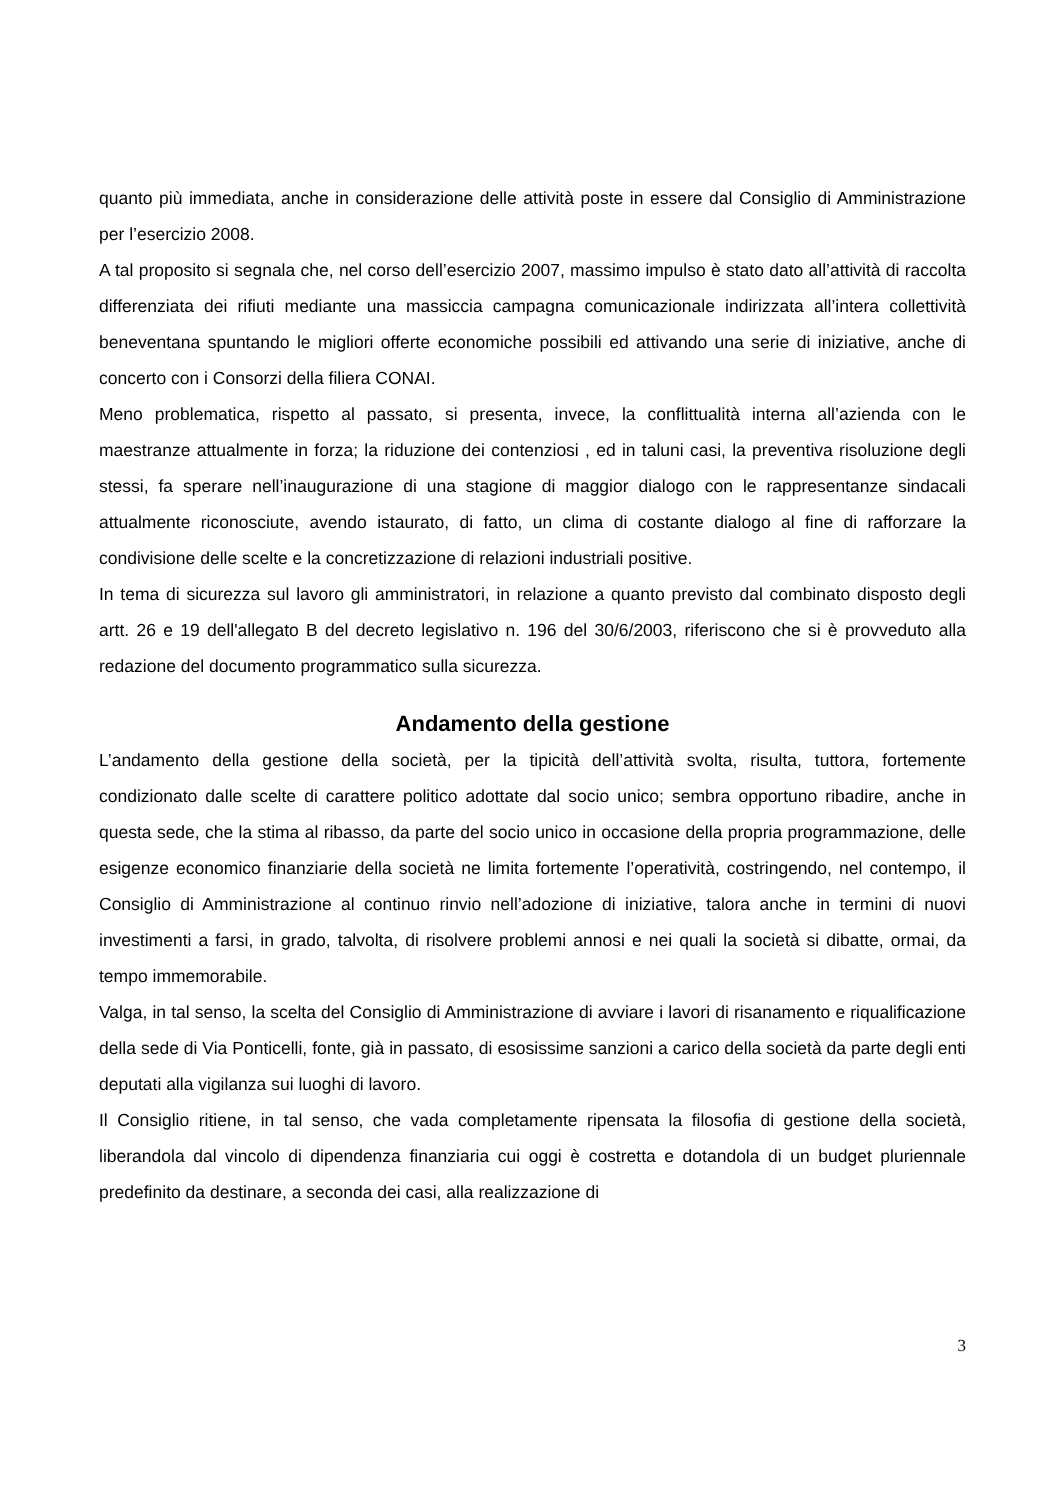quanto più immediata, anche in considerazione delle attività poste in essere dal Consiglio di Amministrazione per l’esercizio 2008.
A tal proposito si segnala che, nel corso dell’esercizio 2007, massimo impulso è stato dato all’attività di raccolta differenziata dei rifiuti mediante una massiccia campagna comunicazionale indirizzata all’intera collettività beneventana spuntando le migliori offerte economiche possibili ed attivando una serie di iniziative, anche di concerto con i Consorzi della filiera CONAI.
Meno problematica, rispetto al passato, si presenta, invece, la conflittualità interna all’azienda con le maestranze attualmente in forza; la riduzione dei contenziosi , ed in taluni casi, la preventiva risoluzione degli stessi, fa sperare nell’inaugurazione di una stagione di maggior dialogo con le rappresentanze sindacali attualmente riconosciute, avendo istaurato, di fatto, un clima di costante dialogo al fine di rafforzare la condivisione delle scelte e la concretizzazione di relazioni industriali positive.
In tema di sicurezza sul lavoro gli amministratori, in relazione a quanto previsto dal combinato disposto degli artt. 26 e 19 dell'allegato B del decreto legislativo n. 196 del 30/6/2003, riferiscono che si è provveduto alla redazione del documento programmatico sulla sicurezza.
Andamento della gestione
L’andamento della gestione della società, per la tipicità dell’attività svolta, risulta, tuttora, fortemente condizionato dalle scelte di carattere politico adottate dal socio unico; sembra opportuno ribadire, anche in questa sede, che la stima al ribasso, da parte del socio unico in occasione della propria programmazione, delle esigenze economico finanziarie della società ne limita fortemente l’operatività, costringendo, nel contempo, il Consiglio di Amministrazione al continuo rinvio nell’adozione di iniziative, talora anche in termini di nuovi investimenti a farsi, in grado, talvolta, di risolvere problemi annosi e nei quali la società si dibatte, ormai, da tempo immemorabile.
Valga, in tal senso, la scelta del Consiglio di Amministrazione di avviare i lavori di risanamento e riqualificazione della sede di Via Ponticelli, fonte, già in passato, di esosissime sanzioni a carico della società da parte degli enti deputati alla vigilanza sui luoghi di lavoro.
Il Consiglio ritiene, in tal senso, che vada completamente ripensata la filosofia di gestione della società, liberandola dal vincolo di dipendenza finanziaria cui oggi è costretta e dotandola di un budget pluriennale predefinito da destinare, a seconda dei casi, alla realizzazione di
3